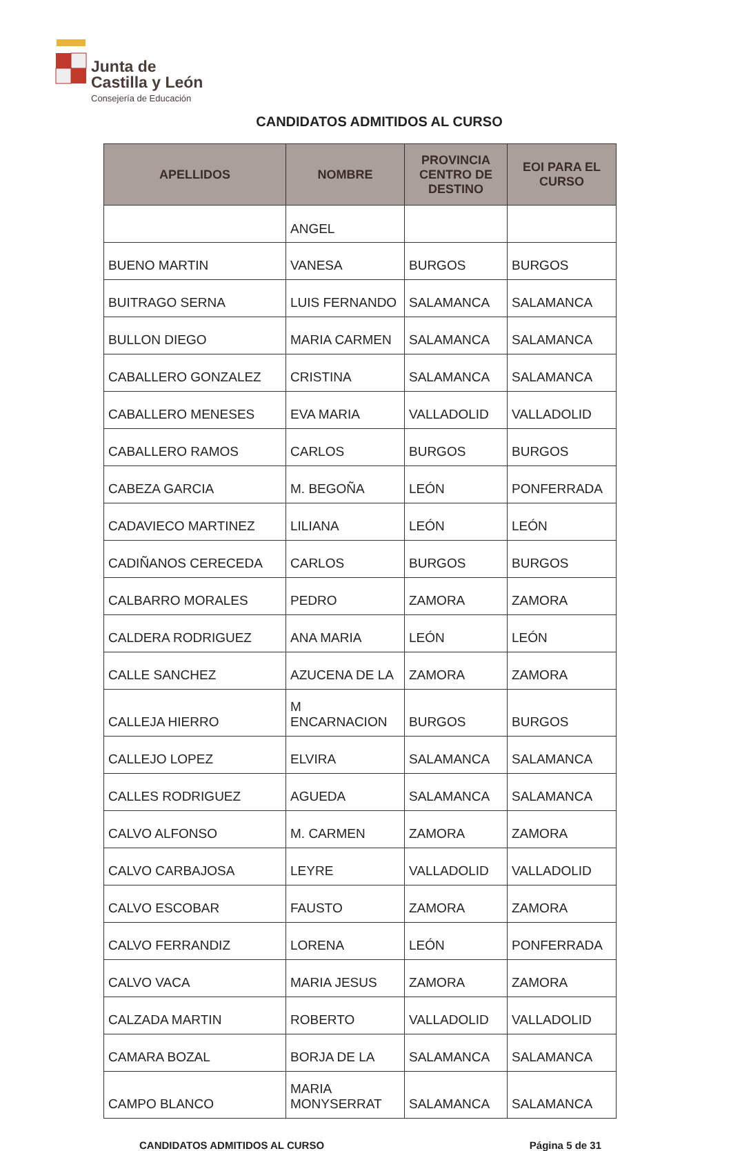Junta de
Castilla y León
Consejería de Educación
CANDIDATOS ADMITIDOS AL CURSO
| APELLIDOS | NOMBRE | PROVINCIA CENTRO DE DESTINO | EOI PARA EL CURSO |
| --- | --- | --- | --- |
| | ANGEL | | |
| BUENO MARTIN | VANESA | BURGOS | BURGOS |
| BUITRAGO SERNA | LUIS FERNANDO | SALAMANCA | SALAMANCA |
| BULLON DIEGO | MARIA CARMEN | SALAMANCA | SALAMANCA |
| CABALLERO GONZALEZ | CRISTINA | SALAMANCA | SALAMANCA |
| CABALLERO MENESES | EVA MARIA | VALLADOLID | VALLADOLID |
| CABALLERO RAMOS | CARLOS | BURGOS | BURGOS |
| CABEZA GARCIA | M. BEGOÑA | LEÓN | PONFERRADA |
| CADAVIECO MARTINEZ | LILIANA | LEÓN | LEÓN |
| CADIÑANOS CERECEDA | CARLOS | BURGOS | BURGOS |
| CALBARRO MORALES | PEDRO | ZAMORA | ZAMORA |
| CALDERA RODRIGUEZ | ANA MARIA | LEÓN | LEÓN |
| CALLE SANCHEZ | AZUCENA DE LA | ZAMORA | ZAMORA |
| CALLEJA HIERRO | M ENCARNACION | BURGOS | BURGOS |
| CALLEJO LOPEZ | ELVIRA | SALAMANCA | SALAMANCA |
| CALLES RODRIGUEZ | AGUEDA | SALAMANCA | SALAMANCA |
| CALVO ALFONSO | M. CARMEN | ZAMORA | ZAMORA |
| CALVO CARBAJOSA | LEYRE | VALLADOLID | VALLADOLID |
| CALVO ESCOBAR | FAUSTO | ZAMORA | ZAMORA |
| CALVO FERRANDIZ | LORENA | LEÓN | PONFERRADA |
| CALVO VACA | MARIA JESUS | ZAMORA | ZAMORA |
| CALZADA MARTIN | ROBERTO | VALLADOLID | VALLADOLID |
| CAMARA BOZAL | BORJA DE LA | SALAMANCA | SALAMANCA |
| CAMPO BLANCO | MARIA MONYSERRAT | SALAMANCA | SALAMANCA |
CANDIDATOS ADMITIDOS AL CURSO Página 5 de 31